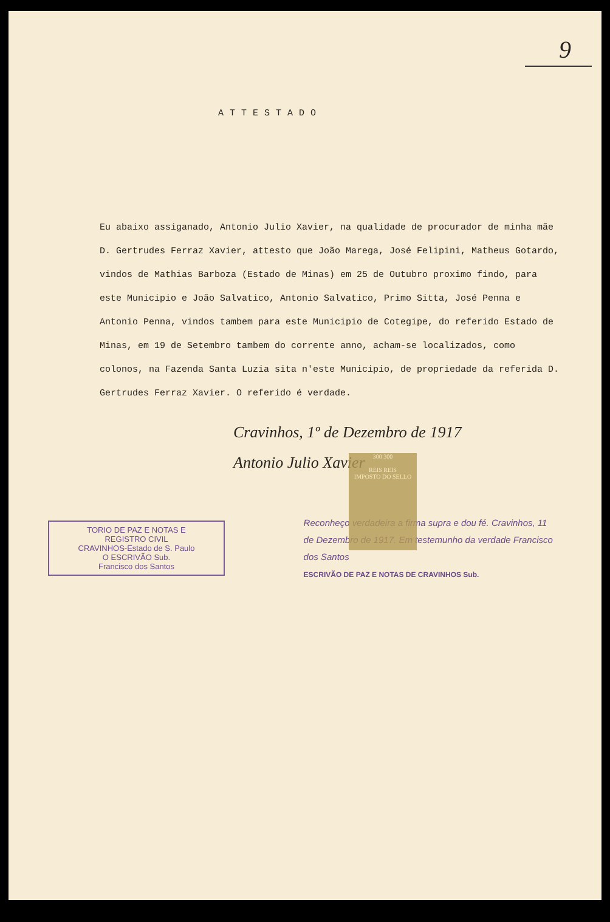9
ATTESTADO
Eu abaixo assiganado, Antonio Julio Xavier, na qualidade de procurador de minha mãe D. Gertrudes Ferraz Xavier, attesto que João Marega, José Felipini, Matheus Gotardo, vindos de Mathias Barboza (Estado de Minas) em 25 de Outubro proximo findo, para este Municipio e João Salvatico, Antonio Salvatico, Primo Sitta, José Penna e Antonio Penna, vindos tambem para este Municipio de Cotegipe, do referido Estado de Minas, em 19 de Setembro tambem do corrente anno, acham-se localizados, como colonos, na Fazenda Santa Luzia sita n'este Municipio, de propriedade da referida D. Gertrudes Ferraz Xavier. O referido é verdade.
300 300
REIS REIS
IMPOSTO DO SELLO
Cravinhos, 1º de Dezembro de 1917
Antonio Julio Xavier
TORIO DE PAZ E NOTAS E
REGISTRO CIVIL
CRAVINHOS-Estado de S. Paulo
O ESCRIVÃO Sub.
Francisco dos Santos
Reconheço verdadeira a firma supra e dou fé. Cravinhos, 11 de Dezembro de 1917. Em testemunho da verdade Francisco dos Santos
ESCRIVÃO DE PAZ E NOTAS DE CRAVINHOS Sub.